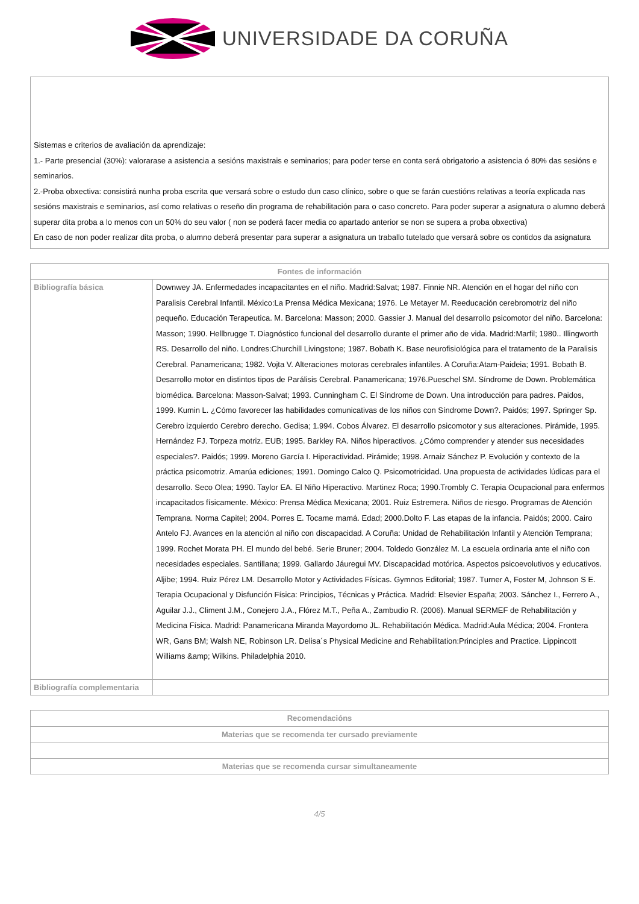UNIVERSIDADE DA CORUÑA
Sistemas e criterios de avaliación da aprendizaje:
1.- Parte presencial (30%): valorarase a asistencia a sesións maxistrais e seminarios; para poder terse en conta será obrigatorio a asistencia ó 80% das sesións e seminarios.
2.-Proba obxectiva: consistirá nunha proba escrita que versará sobre o estudo dun caso clínico, sobre o que se farán cuestións relativas a teoría explicada nas sesións maxistrais e seminarios, así como relativas o reseño din programa de rehabilitación para o caso concreto. Para poder superar a asignatura o alumno deberá superar dita proba a lo menos con un 50% do seu valor ( non se poderá facer media co apartado anterior se non se supera a proba obxectiva)
En caso de non poder realizar dita proba, o alumno deberá presentar para superar a asignatura un traballo tutelado que versará sobre os contidos da asignatura
| Fontes de información | |
| --- | --- |
| Bibliografía básica | Downwey JA. Enfermedades incapacitantes en el niño. Madrid:Salvat; 1987. Finnie NR. Atención en el hogar del niño con Paralisis Cerebral Infantil. México:La Prensa Médica Mexicana; 1976. Le Metayer M. Reeducación cerebromotriz del niño pequeño. Educación Terapeutica. M. Barcelona: Masson; 2000. Gassier J. Manual del desarrollo psicomotor del niño. Barcelona: Masson; 1990. Hellbrugge T. Diagnóstico funcional del desarrollo durante el primer año de vida. Madrid:Marfil; 1980.. Illingworth RS. Desarrollo del niño. Londres:Churchill Livingstone; 1987. Bobath K. Base neurofisiológica para el tratamento de la Paralisis Cerebral. Panamericana; 1982. Vojta V. Alteraciones motoras cerebrales infantiles. A Coruña:Atam-Paideia; 1991. Bobath B. Desarrollo motor en distintos tipos de Parálisis Cerebral. Panamericana; 1976.Pueschel SM. Síndrome de Down. Problemática biomédica. Barcelona: Masson-Salvat; 1993. Cunningham C. El Síndrome de Down. Una introducción para padres. Paidos, 1999. Kumin L. ¿Cómo favorecer las habilidades comunicativas de los niños con Síndrome Down?. Paidós; 1997. Springer Sp. Cerebro izquierdo Cerebro derecho. Gedisa; 1.994. Cobos Álvarez. El desarrollo psicomotor y sus alteraciones. Pirámide, 1995. Hernández FJ. Torpeza motriz. EUB; 1995. Barkley RA. Niños hiperactivos. ¿Cómo comprender y atender sus necesidades especiales?. Paidós; 1999. Moreno García I. Hiperactividad. Pirámide; 1998. Arnaiz Sánchez P. Evolución y contexto de la práctica psicomotriz. Amarúa ediciones; 1991. Domingo Calco Q. Psicomotricidad. Una propuesta de actividades lúdicas para el desarrollo. Seco Olea; 1990. Taylor EA. El Niño Hiperactivo. Martinez Roca; 1990.Trombly C. Terapia Ocupacional para enfermos incapacitados físicamente. México: Prensa Médica Mexicana; 2001. Ruiz Estremera. Niños de riesgo. Programas de Atención Temprana. Norma Capitel; 2004. Porres E. Tocame mamá. Edad; 2000.Dolto F. Las etapas de la infancia. Paidós; 2000. Cairo Antelo FJ. Avances en la atención al niño con discapacidad. A Coruña: Unidad de Rehabilitación Infantil y Atención Temprana; 1999. Rochet Morata PH. El mundo del bebé. Serie Bruner; 2004. Toldedo González M. La escuela ordinaria ante el niño con necesidades especiales. Santillana; 1999. Gallardo Jáuregui MV. Discapacidad motórica. Aspectos psicoevolutivos y educativos. Aljibe; 1994. Ruiz Pérez LM. Desarrollo Motor y Actividades Físicas. Gymnos Editorial; 1987. Turner A, Foster M, Johnson S E. Terapia Ocupacional y Disfunción Física: Principios, Técnicas y Práctica. Madrid: Elsevier España; 2003. Sánchez I., Ferrero A., Aguilar J.J., Climent J.M., Conejero J.A., Flórez M.T., Peña A., Zambudio R. (2006). Manual SERMEF de Rehabilitación y Medicina Física. Madrid: Panamericana Miranda Mayordomo JL. Rehabilitación Médica. Madrid:Aula Médica; 2004. Frontera WR, Gans BM; Walsh NE, Robinson LR. Delisa´s Physical Medicine and Rehabilitation:Principles and Practice. Lippincott Williams &amp; Wilkins. Philadelphia 2010. |
| Bibliografía complementaria | |
| Recomendacións |
| --- |
| Materias que se recomenda ter cursado previamente |
| Materias que se recomenda cursar simultaneamente |
4/5